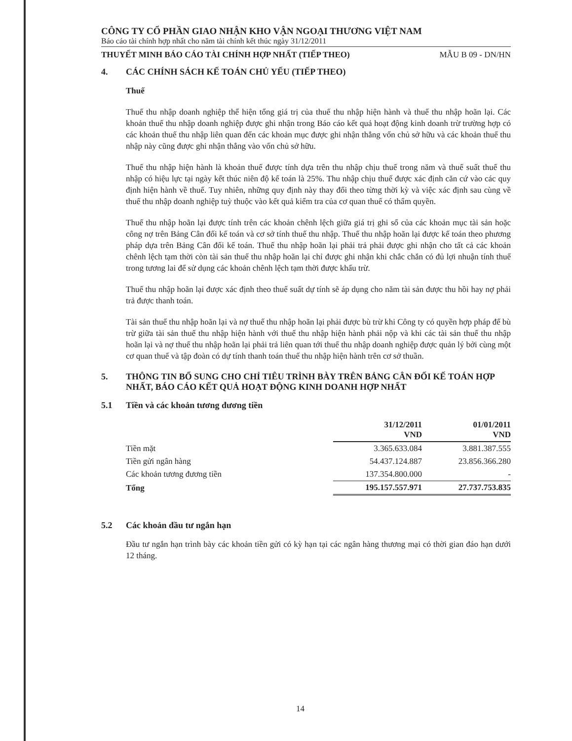CÔNG TY CỔ PHẦN GIAO NHẬN KHO VẬN NGOẠI THƯƠNG VIỆT NAM
Báo cáo tài chính hợp nhất cho năm tài chính kết thúc ngày 31/12/2011
THUYẾT MINH BÁO CÁO TÀI CHÍNH HỢP NHẤT (TIẾP THEO) MẪU B 09 - DN/HN
4. CÁC CHÍNH SÁCH KẾ TOÁN CHỦ YẾU (TIẾP THEO)
Thuế
Thuế thu nhập doanh nghiệp thể hiện tổng giá trị của thuế thu nhập hiện hành và thuế thu nhập hoãn lại. Các khoản thuế thu nhập doanh nghiệp được ghi nhận trong Báo cáo kết quả hoạt động kinh doanh trừ trường hợp có các khoản thuế thu nhập liên quan đến các khoản mục được ghi nhận thẳng vốn chủ sở hữu và các khoản thuế thu nhập này cũng được ghi nhận thẳng vào vốn chủ sở hữu.
Thuế thu nhập hiện hành là khoản thuế được tính dựa trên thu nhập chịu thuế trong năm và thuế suất thuế thu nhập có hiệu lực tại ngày kết thúc niên độ kế toán là 25%. Thu nhập chịu thuế được xác định căn cứ vào các quy định hiện hành về thuế. Tuy nhiên, những quy định này thay đổi theo từng thời kỳ và việc xác định sau cùng về thuế thu nhập doanh nghiệp tuỳ thuộc vào kết quả kiểm tra của cơ quan thuế có thẩm quyền.
Thuế thu nhập hoãn lại được tính trên các khoản chênh lệch giữa giá trị ghi sổ của các khoản mục tài sản hoặc công nợ trên Bảng Cân đối kế toán và cơ sở tính thuế thu nhập. Thuế thu nhập hoãn lại được kế toán theo phương pháp dựa trên Bảng Cân đối kế toán. Thuế thu nhập hoãn lại phải trả phải được ghi nhận cho tất cả các khoản chênh lệch tạm thời còn tài sản thuế thu nhập hoãn lại chỉ được ghi nhận khi chắc chắn có đủ lợi nhuận tính thuế trong tương lai để sử dụng các khoản chênh lệch tạm thời được khấu trừ.
Thuế thu nhập hoãn lại được xác định theo thuế suất dự tính sẽ áp dụng cho năm tài sản được thu hồi hay nợ phải trả được thanh toán.
Tài sản thuế thu nhập hoãn lại và nợ thuế thu nhập hoãn lại phải được bù trừ khi Công ty có quyền hợp pháp để bù trừ giữa tài sản thuế thu nhập hiện hành với thuế thu nhập hiện hành phải nộp và khi các tài sản thuế thu nhập hoãn lại và nợ thuế thu nhập hoãn lại phải trả liên quan tới thuế thu nhập doanh nghiệp được quản lý bởi cùng một cơ quan thuế và tập đoàn có dự tính thanh toán thuế thu nhập hiện hành trên cơ sở thuần.
5. THÔNG TIN BỔ SUNG CHO CHỈ TIÊU TRÌNH BÀY TRÊN BẢNG CÂN ĐỐI KẾ TOÁN HỢP NHẤT, BÁO CÁO KẾT QUẢ HOẠT ĐỘNG KINH DOANH HỢP NHẤT
5.1 Tiền và các khoản tương đương tiền
| | 31/12/2011 VND | 01/01/2011 VND |
| Tiền mặt | 3.365.633.084 | 3.881.387.555 |
| Tiền gửi ngân hàng | 54.437.124.887 | 23.856.366.280 |
| Các khoản tương đương tiền | 137.354.800.000 | - |
| Tổng | 195.157.557.971 | 27.737.753.835 |
5.2 Các khoản đầu tư ngắn hạn
Đầu tư ngắn hạn trình bày các khoản tiền gửi có kỳ hạn tại các ngân hàng thương mại có thời gian đáo hạn dưới 12 tháng.
14